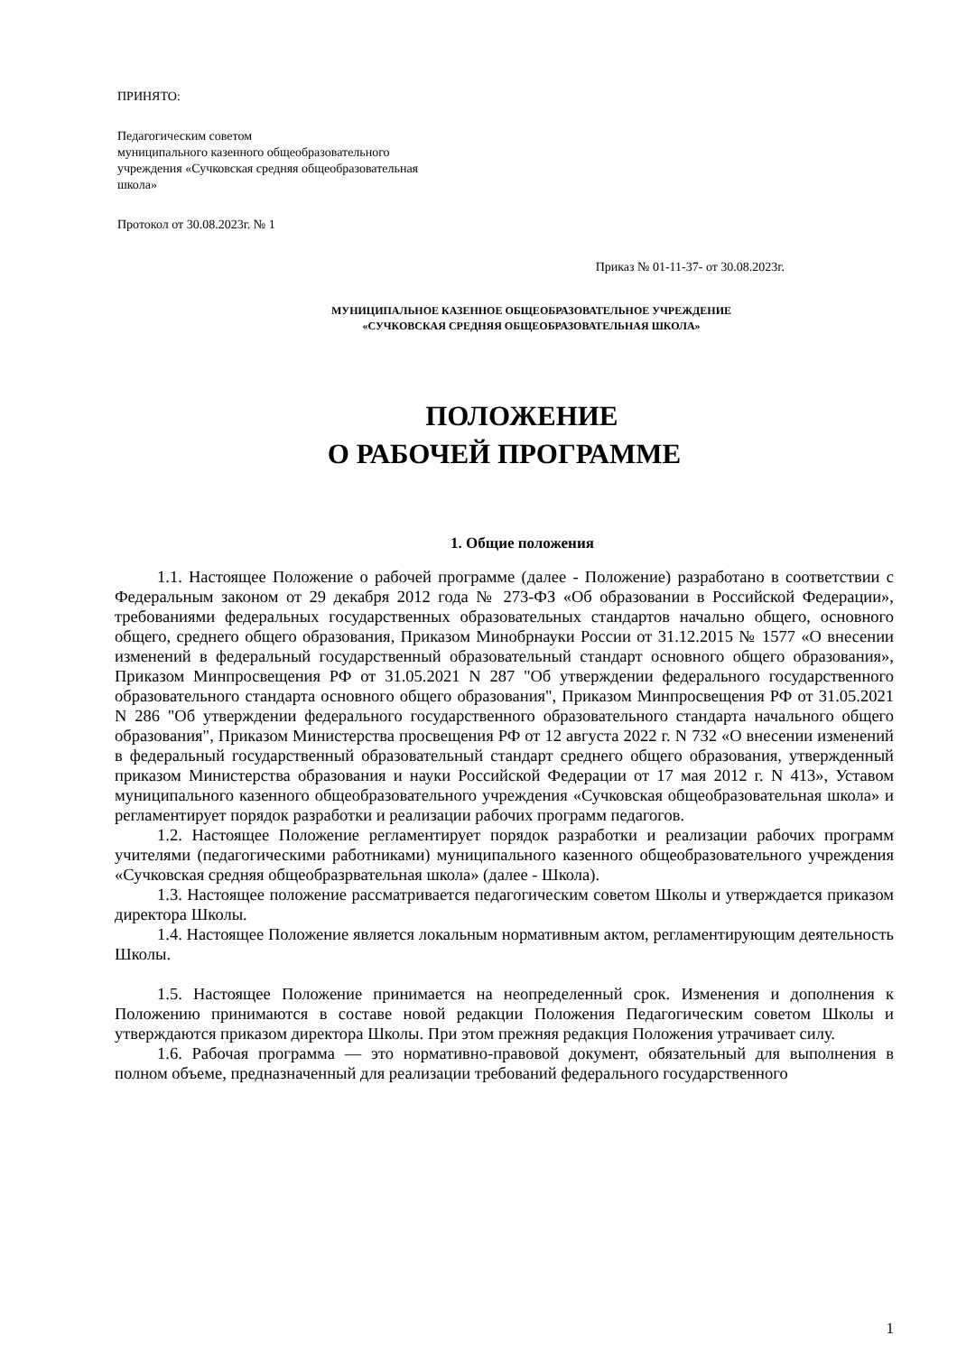ПРИНЯТО:
Педагогическим советом
муниципального казенного общеобразовательного
учреждения «Сучковская средняя общеобразовательная
школа»
Протокол от 30.08.2023г. № 1
Приказ № 01-11-37- от 30.08.2023г.
МУНИЦИПАЛЬНОЕ КАЗЕННОЕ ОБЩЕОБРАЗОВАТЕЛЬНОЕ УЧРЕЖДЕНИЕ
«СУЧКОВСКАЯ СРЕДНЯЯ ОБЩЕОБРАЗОВАТЕЛЬНАЯ ШКОЛА»
ПОЛОЖЕНИЕ
О РАБОЧЕЙ ПРОГРАММЕ
1. Общие положения
1.1. Настоящее Положение о рабочей программе (далее - Положение) разработано в соответствии с Федеральным законом от 29 декабря 2012 года № 273-ФЗ «Об образовании в Российской Федерации», требованиями федеральных государственных образовательных стандартов начально общего, основного общего, среднего общего образования, Приказом Минобрнауки России от 31.12.2015 № 1577 «О внесении изменений в федеральный государственный образовательный стандарт основного общего образования», Приказом Минпросвещения РФ от 31.05.2021 N 287 "Об утверждении федерального государственного образовательного стандарта основного общего образования", Приказом Минпросвещения РФ от 31.05.2021 N 286 "Об утверждении федерального государственного образовательного стандарта начального общего образования", Приказом Министерства просвещения РФ от 12 августа 2022 г. N 732 «О внесении изменений в федеральный государственный образовательный стандарт среднего общего образования, утвержденный приказом Министерства образования и науки Российской Федерации от 17 мая 2012 г. N 413», Уставом муниципального казенного общеобразовательного учреждения «Сучковская общеобразовательная школа» и регламентирует порядок разработки и реализации рабочих программ педагогов.
1.2. Настоящее Положение регламентирует порядок разработки и реализации рабочих программ учителями (педагогическими работниками) муниципального казенного общеобразовательного учреждения «Сучковская средняя общеобразрвательная школа» (далее - Школа).
1.3. Настоящее положение рассматривается педагогическим советом Школы и утверждается приказом директора Школы.
1.4. Настоящее Положение является локальным нормативным актом, регламентирующим деятельность Школы.
1.5. Настоящее Положение принимается на неопределенный срок. Изменения и дополнения к Положению принимаются в составе новой редакции Положения Педагогическим советом Школы и утверждаются приказом директора Школы. При этом прежняя редакция Положения утрачивает силу.
1.6. Рабочая программа — это нормативно-правовой документ, обязательный для выполнения в полном объеме, предназначенный для реализации требований федерального государственного
1